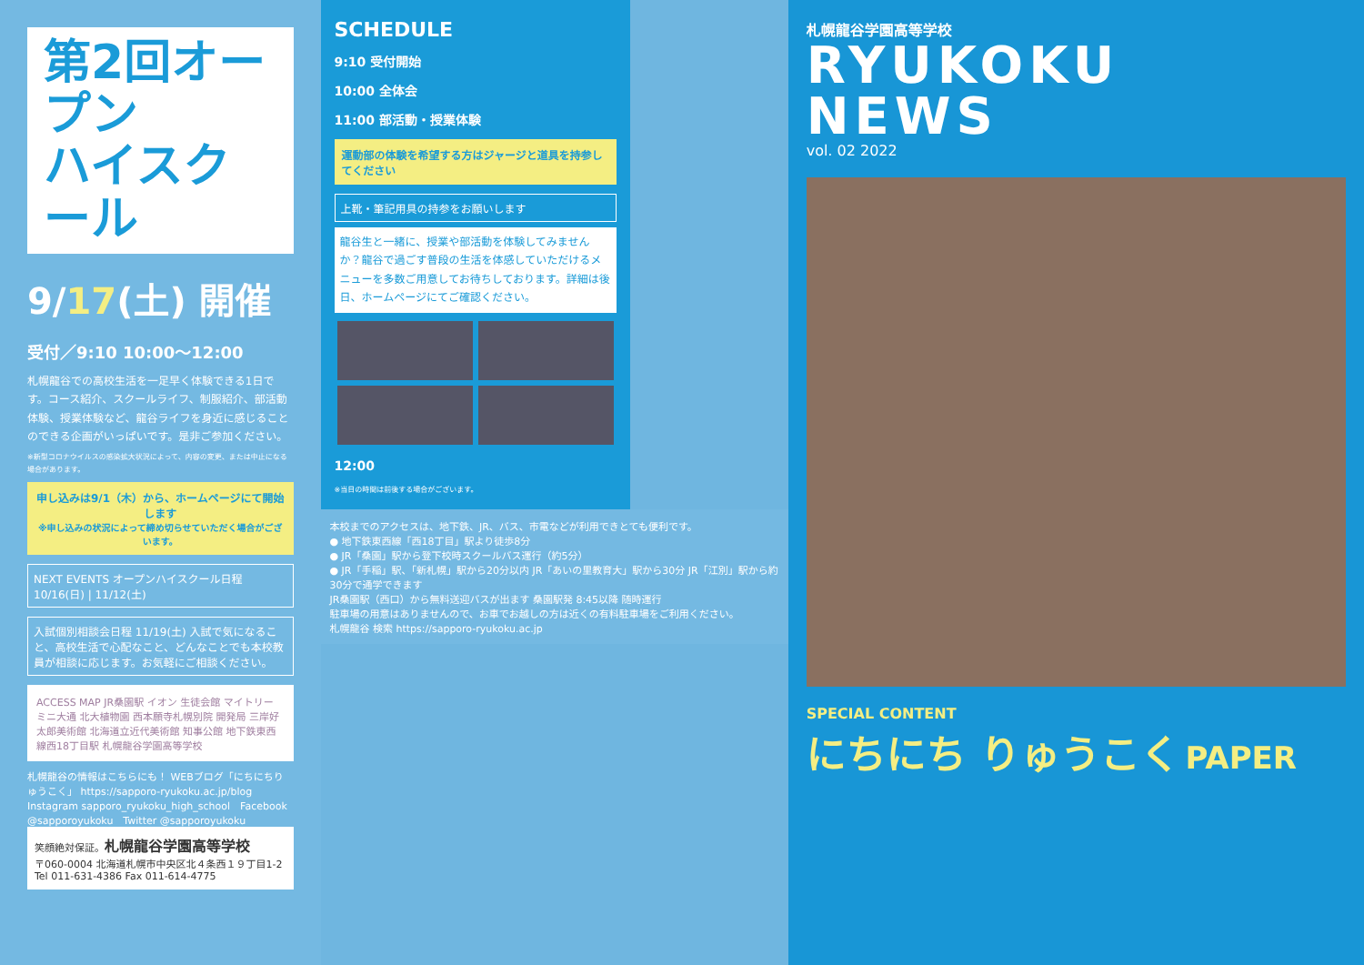第2回オープン
ハイスクール
9/17(土) 開催 受付／9:10 10:00～12:00
札幌龍谷での高校生活を一足早く体験できる1日です。コース紹介、スクールライフ、制服紹介、部活動体験、授業体験など、龍谷ライフを身近に感じることのできる企画がいっぱいです。是非ご参加ください。
※新型コロナウイルスの感染拡大状況によって、内容の変更、または中止になる場合があります。
申し込みは9/1（木）から、ホームページにて開始します
※申し込みの状況によって締め切らせていただく場合がございます。
NEXT EVENTS オープンハイスクール日程 10/16(日) | 11/12(土)
入試個別相談会日程 11/19(土) 入試で気になること、高校生活で心配なこと、どんなことでも本校教員が相談に応じます。お気軽にご相談ください。
ACCESS MAP JR桑園駅 イオン 生徒会館 マイトリー ミニ大通 北大植物園 西本願寺札幌別院 開発局 三岸好太郎美術館 北海道立近代美術館 知事公館 地下鉄東西線西18丁目駅 札幌龍谷学園高等学校
札幌龍谷の情報はこちらにも！ WEBブログ「にちにちりゅうこく」 https://sapporo-ryukoku.ac.jp/blog　Instagram sapporo_ryukoku_high_school　Facebook @sapporoyukoku　Twitter @sapporoyukoku
笑顔絶対保証。札幌龍谷学園高等学校
〒060-0004 北海道札幌市中央区北４条西１９丁目1-2 Tel 011-631-4386 Fax 011-614-4775
SCHEDULE
9:10 受付開始
10:00 全体会
11:00 部活動・授業体験
運動部の体験を希望する方はジャージと道具を持参してください
上靴・筆記用具の持参をお願いします
龍谷生と一緒に、授業や部活動を体験してみませんか？龍谷で過ごす普段の生活を体感していただけるメニューを多数ご用意してお待ちしております。詳細は後日、ホームページにてご確認ください。
12:00
※当日の時間は前後する場合がございます。
本校までのアクセスは、地下鉄、JR、バス、市電などが利用できとても便利です。
● 地下鉄東西線「西18丁目」駅より徒歩8分
● JR「桑園」駅から登下校時スクールバス運行（約5分）
● JR「手稲」駅、「新札幌」駅から20分以内 JR「あいの里教育大」駅から30分 JR「江別」駅から約30分で通学できます
JR桑園駅（西口）から無料送迎バスが出ます 桑園駅発 8:45以降 随時運行
駐車場の用意はありませんので、お車でお越しの方は近くの有料駐車場をご利用ください。
札幌龍谷 検索 https://sapporo-ryukoku.ac.jp
札幌龍谷学園高等学校
RYUKOKU
NEWS
vol. 02 2022
SPECIAL CONTENT
にちにち りゅうこく PAPER